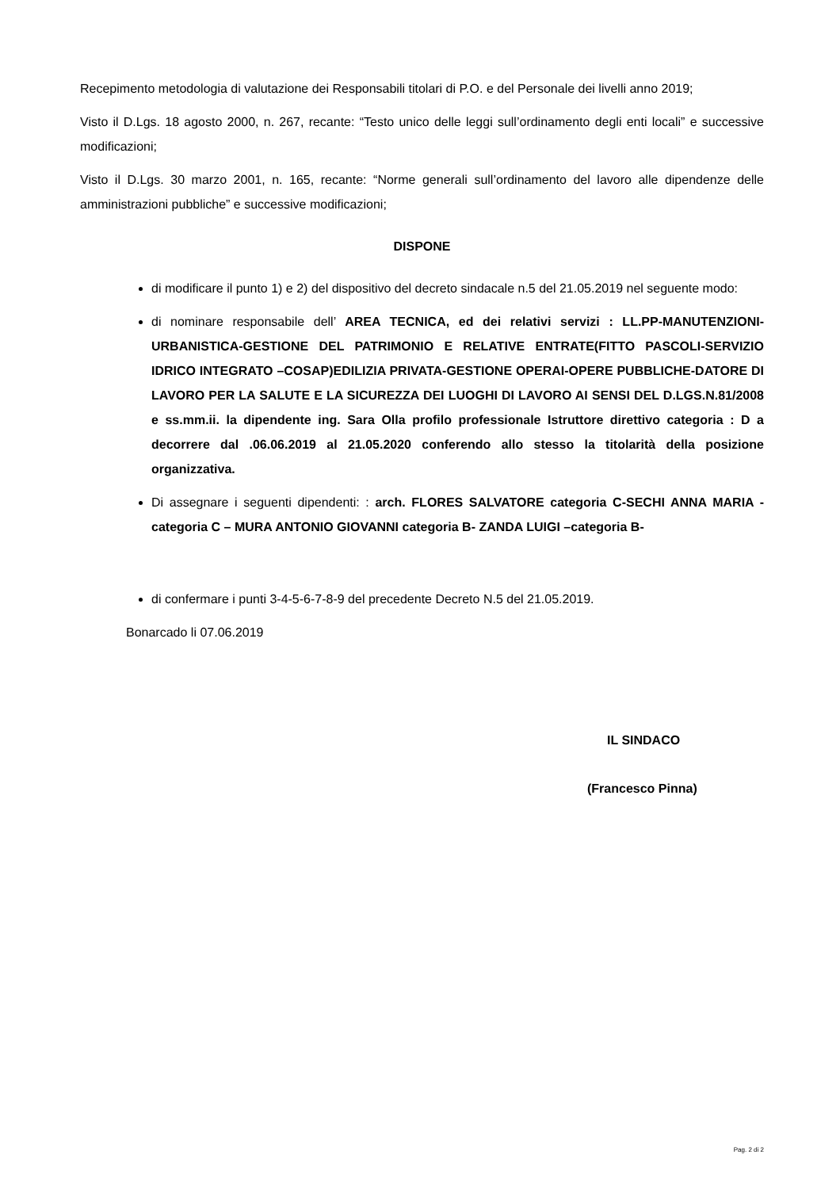Recepimento metodologia di valutazione dei Responsabili titolari di P.O. e del Personale dei livelli anno 2019;
Visto il D.Lgs. 18 agosto 2000, n. 267, recante: “Testo unico delle leggi sull’ordinamento degli enti locali” e successive modificazioni;
Visto il D.Lgs. 30 marzo 2001, n. 165, recante: “Norme generali sull’ordinamento del lavoro alle dipendenze delle amministrazioni pubbliche” e successive modificazioni;
DISPONE
di modificare il punto 1) e 2) del dispositivo del decreto sindacale n.5 del 21.05.2019 nel seguente modo:
di nominare responsabile dell’ AREA TECNICA, ed dei relativi servizi : LL.PP-MANUTENZIONI-URBANISTICA-GESTIONE DEL PATRIMONIO E RELATIVE ENTRATE(FITTO PASCOLI-SERVIZIO IDRICO INTEGRATO –COSAP)EDILIZIA PRIVATA-GESTIONE OPERAI-OPERE PUBBLICHE-DATORE DI LAVORO PER LA SALUTE E LA SICUREZZA DEI LUOGHI DI LAVORO AI SENSI DEL D.LGS.N.81/2008 e ss.mm.ii. la dipendente ing. Sara Olla profilo professionale Istruttore direttivo categoria : D a decorrere dal .06.06.2019 al 21.05.2020 conferendo allo stesso la titolarità della posizione organizzativa.
Di assegnare i seguenti dipendenti: : arch. FLORES SALVATORE categoria C-SECHI ANNA MARIA -categoria C – MURA ANTONIO GIOVANNI categoria B- ZANDA LUIGI –categoria B-
di confermare i punti 3-4-5-6-7-8-9 del precedente Decreto N.5 del 21.05.2019.
Bonarcado li 07.06.2019
IL SINDACO
(Francesco Pinna)
Pag. 2 di 2